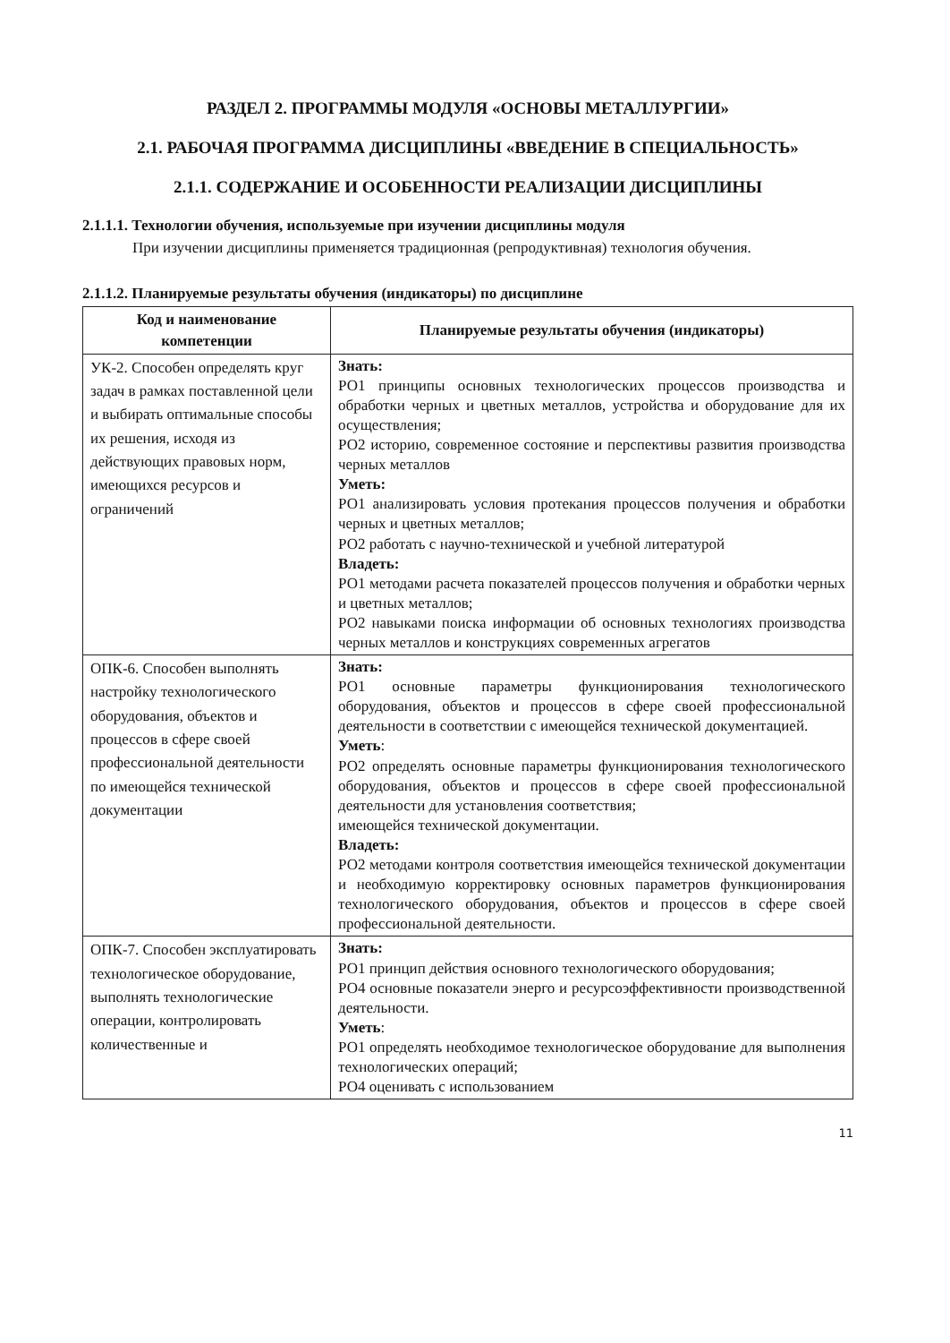РАЗДЕЛ 2. ПРОГРАММЫ МОДУЛЯ «ОСНОВЫ МЕТАЛЛУРГИИ»
2.1. РАБОЧАЯ ПРОГРАММА ДИСЦИПЛИНЫ «ВВЕДЕНИЕ В СПЕЦИАЛЬНОСТЬ»
2.1.1. СОДЕРЖАНИЕ И ОСОБЕННОСТИ РЕАЛИЗАЦИИ ДИСЦИПЛИНЫ
2.1.1.1. Технологии обучения, используемые при изучении дисциплины модуля
При изучении дисциплины применяется традиционная (репродуктивная) технология обучения.
2.1.1.2. Планируемые результаты обучения (индикаторы) по дисциплине
| Код и наименование компетенции | Планируемые результаты обучения (индикаторы) |
| --- | --- |
| УК-2. Способен определять круг задач в рамках поставленной цели и выбирать оптимальные способы их решения, исходя из действующих правовых норм, имеющихся ресурсов и ограничений | Знать: РО1 принципы основных технологических процессов производства и обработки черных и цветных металлов, устройства и оборудование для их осуществления; РО2 историю, современное состояние и перспективы развития производства черных металлов Уметь: РО1 анализировать условия протекания процессов получения и обработки черных и цветных металлов; РО2 работать с научно-технической и учебной литературой Владеть: РО1 методами расчета показателей процессов получения и обработки черных и цветных металлов; РО2 навыками поиска информации об основных технологиях производства черных металлов и конструкциях современных агрегатов |
| ОПК-6. Способен выполнять настройку технологического оборудования, объектов и процессов в сфере своей профессиональной деятельности по имеющейся технической документации | Знать: РО1 основные параметры функционирования технологического оборудования, объектов и процессов в сфере своей профессиональной деятельности в соответствии с имеющейся технической документацией. Уметь : РО2 определять основные параметры функционирования технологического оборудования, объектов и процессов в сфере своей профессиональной деятельности для установления соответствия; имеющейся технической документации. Владеть: РО2 методами контроля соответствия имеющейся технической документации и необходимую корректировку основных параметров функционирования технологического оборудования, объектов и процессов в сфере своей профессиональной деятельности. |
| ОПК-7. Способен эксплуатировать технологическое оборудование, выполнять технологические операции, контролировать количественные и | Знать: РО1 принцип действия основного технологического оборудования; РО4 основные показатели энерго и ресурсоэффективности производственной деятельности. Уметь : РО1 определять необходимое технологическое оборудование для выполнения технологических операций; РО4 оценивать с использованием |
11